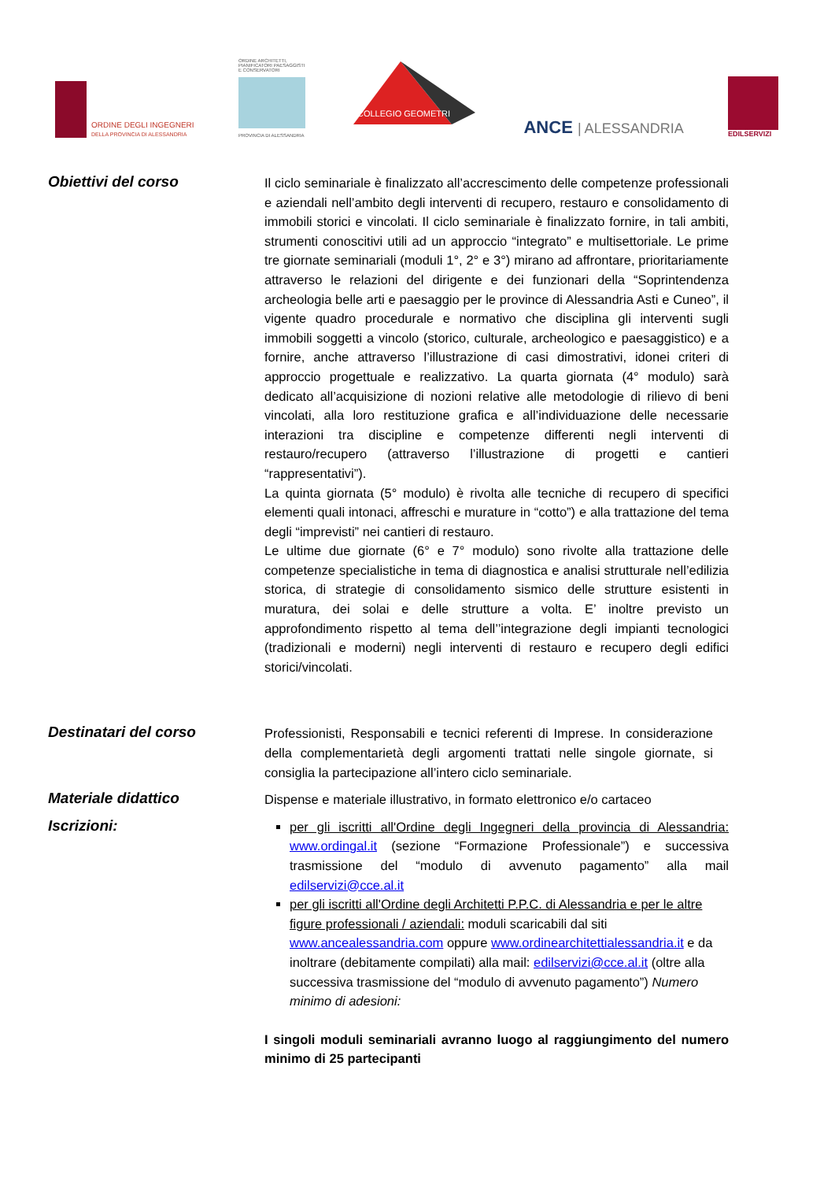ORDINE DEGLI INGEGNERI
DELLA PROVINCIA DI ALESSANDRIA
ORDINE ARCHITETTI, PIANIFICATORI PAESAGGISTI E CONSERVATORI
PROVINCIA DI ALESSANDRIA
COLLEGIO GEOMETRI
ANCE | ALESSANDRIA
EDILSERVIZI
Obiettivi del corso
Il ciclo seminariale è finalizzato all’accrescimento delle competenze professionali e aziendali nell’ambito degli interventi di recupero, restauro e consolidamento di immobili storici e vincolati. Il ciclo seminariale è finalizzato fornire, in tali ambiti, strumenti conoscitivi utili ad un approccio “integrato” e multisettoriale. Le prime tre giornate seminariali (moduli 1°, 2° e 3°) mirano ad affrontare, prioritariamente attraverso le relazioni del dirigente e dei funzionari della “Soprintendenza archeologia belle arti e paesaggio per le province di Alessandria Asti e Cuneo”, il vigente quadro procedurale e normativo che disciplina gli interventi sugli immobili soggetti a vincolo (storico, culturale, archeologico e paesaggistico) e a fornire, anche attraverso l’illustrazione di casi dimostrativi, idonei criteri di approccio progettuale e realizzativo. La quarta giornata (4° modulo) sarà dedicato all’acquisizione di nozioni relative alle metodologie di rilievo di beni vincolati, alla loro restituzione grafica e all’individuazione delle necessarie interazioni tra discipline e competenze differenti negli interventi di restauro/recupero (attraverso l’illustrazione di progetti e cantieri “rappresentativi”).
La quinta giornata (5° modulo) è rivolta alle tecniche di recupero di specifici elementi quali intonaci, affreschi e murature in “cotto”) e alla trattazione del tema degli “imprevisti” nei cantieri di restauro.
Le ultime due giornate (6° e 7° modulo) sono rivolte alla trattazione delle competenze specialistiche in tema di diagnostica e analisi strutturale nell’edilizia storica, di strategie di consolidamento sismico delle strutture esistenti in muratura, dei solai e delle strutture a volta. E’ inoltre previsto un approfondimento rispetto al tema dell’’integrazione degli impianti tecnologici (tradizionali e moderni) negli interventi di restauro e recupero degli edifici storici/vincolati.
Destinatari del corso
Professionisti, Responsabili e tecnici referenti di Imprese. In considerazione della complementarietà degli argomenti trattati nelle singole giornate, si consiglia la partecipazione all’intero ciclo seminariale.
Materiale didattico
Dispense e materiale illustrativo, in formato elettronico e/o cartaceo
Iscrizioni:
per gli iscritti all'Ordine degli Ingegneri della provincia di Alessandria: www.ordingal.it (sezione “Formazione Professionale”) e successiva trasmissione del “modulo di avvenuto pagamento” alla mail edilservizi@cce.al.it
per gli iscritti all'Ordine degli Architetti P.P.C. di Alessandria e per le altre figure professionali / aziendali: moduli scaricabili dal siti www.ancealessandria.com oppure www.ordinearchitettialessandria.it e da inoltrare (debitamente compilati) alla mail: edilservizi@cce.al.it (oltre alla successiva trasmissione del “modulo di avvenuto pagamento”) Numero minimo di adesioni:
I singoli moduli seminariali avranno luogo al raggiungimento del numero minimo di 25 partecipanti